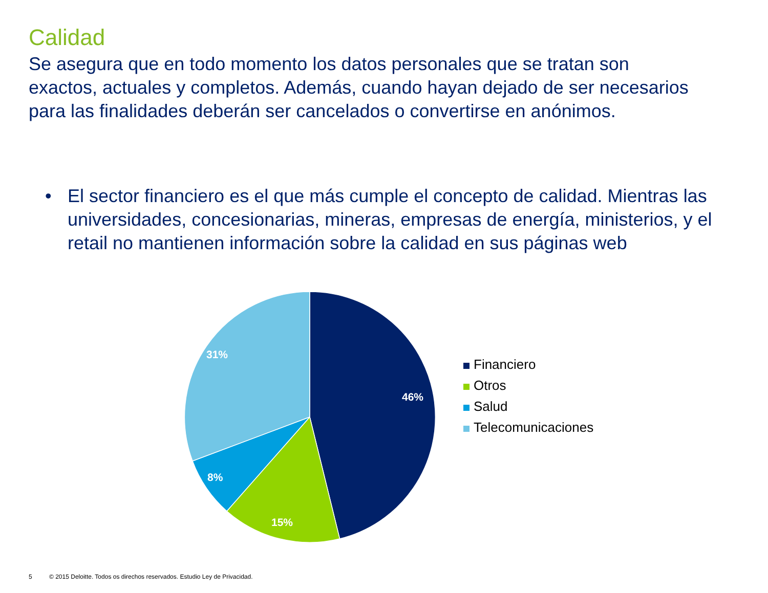Calidad
Se asegura que en todo momento los datos personales que se tratan son exactos, actuales y completos. Además, cuando hayan dejado de ser necesarios para las finalidades deberán ser cancelados o convertirse en anónimos.
• El sector financiero es el que más cumple el concepto de calidad. Mientras las universidades, concesionarias, mineras, empresas de energía, ministerios, y el retail no mantienen información sobre la calidad en sus páginas web
46%
15%
8%
31%
Financiero
Otros
Salud
Telecomunicaciones
5 © 2015 Deloitte. Todos os direchos reservados. Estudio Ley de Privacidad.